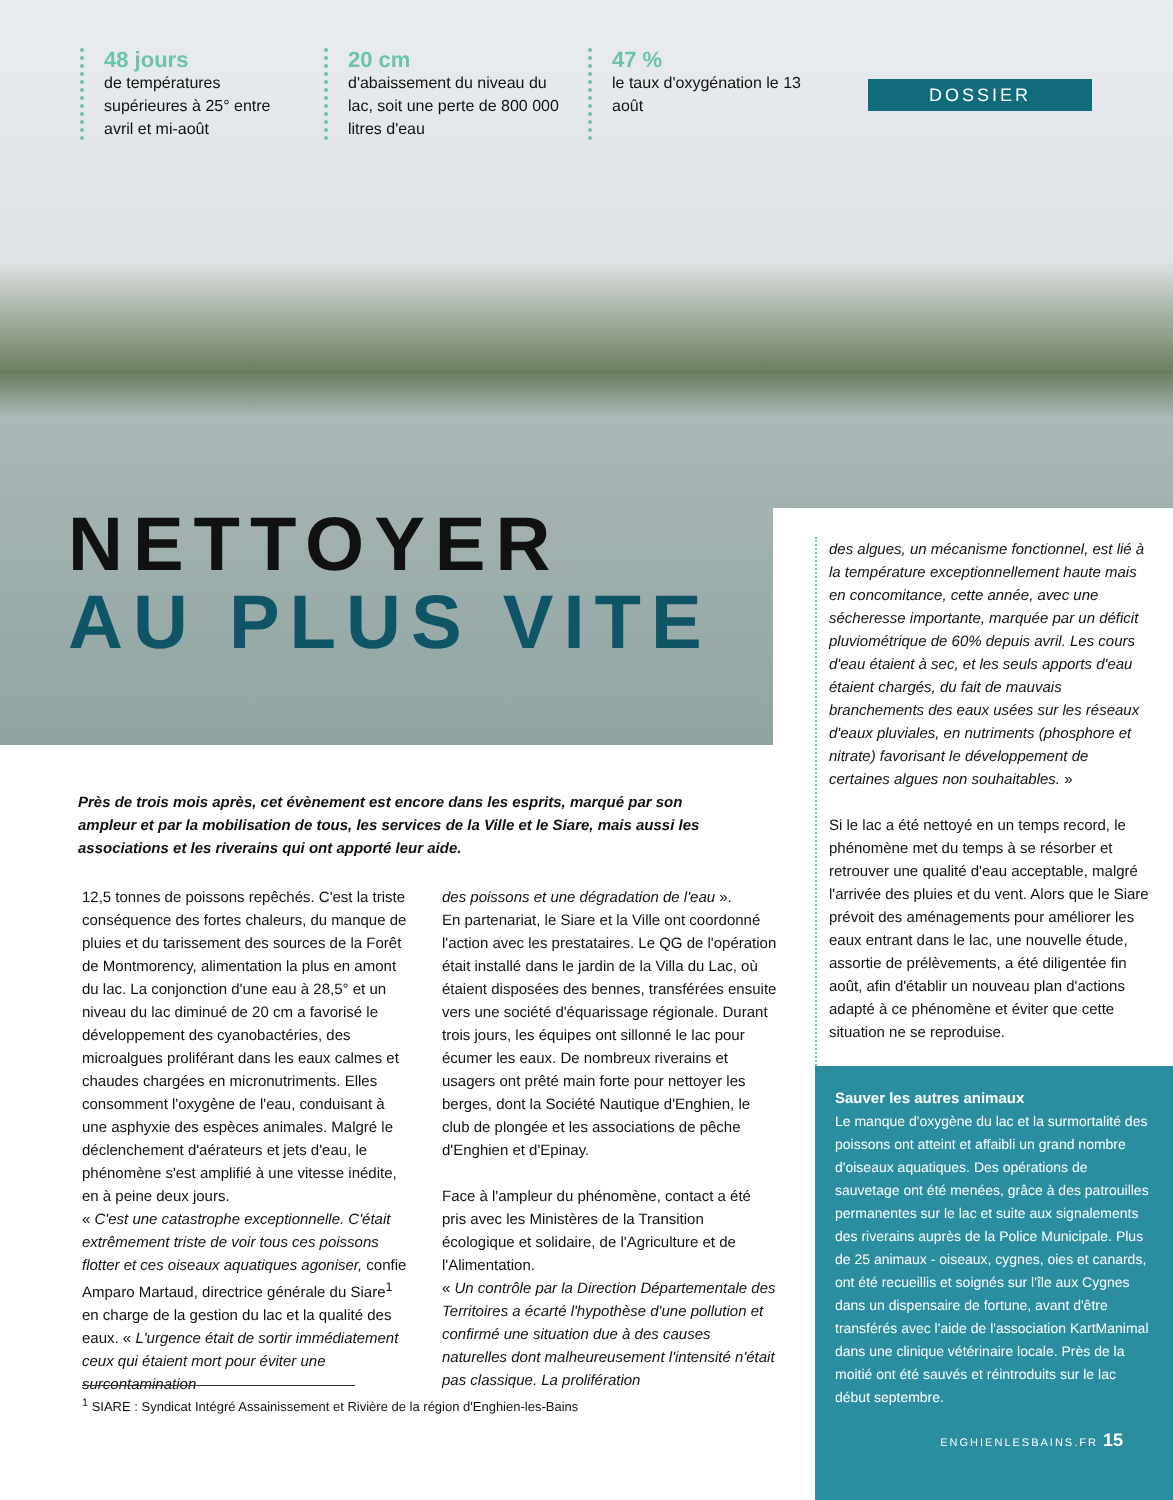48 jours
de températures supérieures à 25° entre avril et mi-août
20 cm
d'abaissement du niveau du lac, soit une perte de 800 000 litres d'eau
47 %
le taux d'oxygénation le 13 août
DOSSIER
NETTOYER
AU PLUS VITE
Près de trois mois après, cet évènement est encore dans les esprits, marqué par son ampleur et par la mobilisation de tous, les services de la Ville et le Siare, mais aussi les associations et les riverains qui ont apporté leur aide.
12,5 tonnes de poissons repêchés. C'est la triste conséquence des fortes chaleurs, du manque de pluies et du tarissement des sources de la Forêt de Montmorency, alimentation la plus en amont du lac. La conjonction d'une eau à 28,5° et un niveau du lac diminué de 20 cm a favorisé le développement des cyanobactéries, des microalgues proliférant dans les eaux calmes et chaudes chargées en micronutriments. Elles consomment l'oxygène de l'eau, conduisant à une asphyxie des espèces animales. Malgré le déclenchement d'aérateurs et jets d'eau, le phénomène s'est amplifié à une vitesse inédite, en à peine deux jours.
« C'est une catastrophe exceptionnelle. C'était extrêmement triste de voir tous ces poissons flotter et ces oiseaux aquatiques agoniser, confie Amparo Martaud, directrice générale du Siare<sup>1</sup> en charge de la gestion du lac et la qualité des eaux. « L'urgence était de sortir immédiatement ceux qui étaient mort pour éviter une surcontamination
des poissons et une dégradation de l'eau ».
En partenariat, le Siare et la Ville ont coordonné l'action avec les prestataires. Le QG de l'opération était installé dans le jardin de la Villa du Lac, où étaient disposées des bennes, transférées ensuite vers une société d'équarissage régionale. Durant trois jours, les équipes ont sillonné le lac pour écumer les eaux. De nombreux riverains et usagers ont prêté main forte pour nettoyer les berges, dont la Société Nautique d'Enghien, le club de plongée et les associations de pêche d'Enghien et d'Epinay.
Face à l'ampleur du phénomène, contact a été pris avec les Ministères de la Transition écologique et solidaire, de l'Agriculture et de l'Alimentation.
« Un contrôle par la Direction Départementale des Territoires a écarté l'hypothèse d'une pollution et confirmé une situation due à des causes naturelles dont malheureusement l'intensité n'était pas classique. La prolifération
des algues, un mécanisme fonctionnel, est lié à la température exceptionnellement haute mais en concomitance, cette année, avec une sécheresse importante, marquée par un déficit pluviométrique de 60% depuis avril. Les cours d'eau étaient à sec, et les seuls apports d'eau étaient chargés, du fait de mauvais branchements des eaux usées sur les réseaux d'eaux pluviales, en nutriments (phosphore et nitrate) favorisant le développement de certaines algues non souhaitables. »
Si le lac a été nettoyé en un temps record, le phénomène met du temps à se résorber et retrouver une qualité d'eau acceptable, malgré l'arrivée des pluies et du vent. Alors que le Siare prévoit des aménagements pour améliorer les eaux entrant dans le lac, une nouvelle étude, assortie de prélèvements, a été diligentée fin août, afin d'établir un nouveau plan d'actions adapté à ce phénomène et éviter que cette situation ne se reproduise.
Sauver les autres animaux
Le manque d'oxygène du lac et la surmortalité des poissons ont atteint et affaibli un grand nombre d'oiseaux aquatiques. Des opérations de sauvetage ont été menées, grâce à des patrouilles permanentes sur le lac et suite aux signalements des riverains auprès de la Police Municipale. Plus de 25 animaux - oiseaux, cygnes, oies et canards, ont été recueillis et soignés sur l'île aux Cygnes dans un dispensaire de fortune, avant d'être transférés avec l'aide de l'association KartManimal dans une clinique vétérinaire locale. Près de la moitié ont été sauvés et réintroduits sur le lac début septembre.
ENGHIENLESBAINS.FR 15
<sup>1</sup> SIARE : Syndicat Intégré Assainissement et Rivière de la région d'Enghien-les-Bains